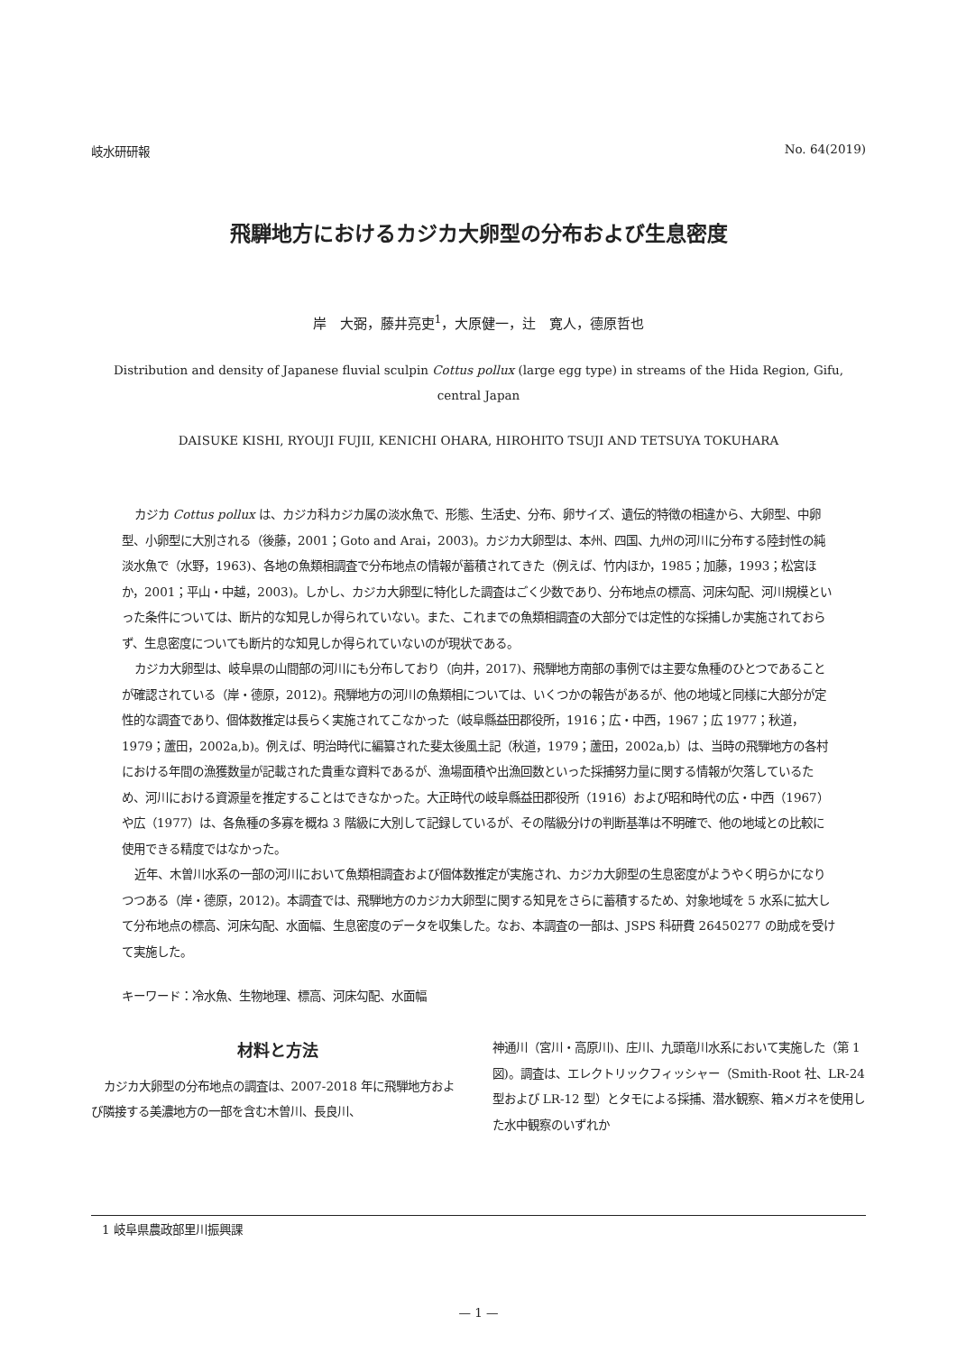岐水研研報 No. 64(2019)
飛騨地方におけるカジカ大卵型の分布および生息密度
岸　大弼，藤井亮吏<sup>1</sup>，大原健一，辻　寛人，德原哲也
Distribution and density of Japanese fluvial sculpin Cottus pollux (large egg type) in streams of the Hida Region, Gifu, central Japan
DAISUKE KISHI, RYOUJI FUJII, KENICHI OHARA, HIROHITO TSUJI AND TETSUYA TOKUHARA
カジカ Cottus pollux は、カジカ科カジカ属の淡水魚で、形態、生活史、分布、卵サイズ、遺伝的特徴の相違から、大卵型、中卵型、小卵型に大別される（後藤，2001；Goto and Arai，2003)。カジカ大卵型は、本州、四国、九州の河川に分布する陸封性の純淡水魚で（水野，1963)、各地の魚類相調査で分布地点の情報が蓄積されてきた（例えば、竹内ほか，1985；加藤，1993；松宮ほか，2001；平山・中越，2003)。しかし、カジカ大卵型に特化した調査はごく少数であり、分布地点の標高、河床勾配、河川規模といった条件については、断片的な知見しか得られていない。また、これまでの魚類相調査の大部分では定性的な採捕しか実施されておらず、生息密度についても断片的な知見しか得られていないのが現状である。
カジカ大卵型は、岐阜県の山間部の河川にも分布しており（向井，2017)、飛騨地方南部の事例では主要な魚種のひとつであることが確認されている（岸・德原，2012)。飛騨地方の河川の魚類相については、いくつかの報告があるが、他の地域と同様に大部分が定性的な調査であり、個体数推定は長らく実施されてこなかった（岐阜縣益田郡役所，1916；広・中西，1967；広 1977；秋道，1979；蘆田，2002a,b)。例えば、明治時代に編纂された斐太後風土記（秋道，1979；蘆田，2002a,b）は、当時の飛騨地方の各村における年間の漁獲数量が記載された貴重な資料であるが、漁場面積や出漁回数といった採捕努力量に関する情報が欠落しているため、河川における資源量を推定することはできなかった。大正時代の岐阜縣益田郡役所（1916）および昭和時代の広・中西（1967）や広（1977）は、各魚種の多寡を概ね 3 階級に大別して記録しているが、その階級分けの判断基準は不明確で、他の地域との比較に使用できる精度ではなかった。
近年、木曽川水系の一部の河川において魚類相調査および個体数推定が実施され、カジカ大卵型の生息密度がようやく明らかになりつつある（岸・德原，2012)。本調査では、飛騨地方のカジカ大卵型に関する知見をさらに蓄積するため、対象地域を 5 水系に拡大して分布地点の標高、河床勾配、水面幅、生息密度のデータを収集した。なお、本調査の一部は、JSPS 科研費 26450277 の助成を受けて実施した。
キーワード：冷水魚、生物地理、標高、河床勾配、水面幅
材料と方法
カジカ大卵型の分布地点の調査は、2007-2018 年に飛騨地方および隣接する美濃地方の一部を含む木曽川、長良川、
神通川（宮川・高原川)、庄川、九頭竜川水系において実施した（第 1 図)。調査は、エレクトリックフィッシャー（Smith-Root 社、LR-24 型および LR-12 型）とタモによる採捕、潜水観察、箱メガネを使用した水中観察のいずれか
1 岐阜県農政部里川振興課
— 1 —